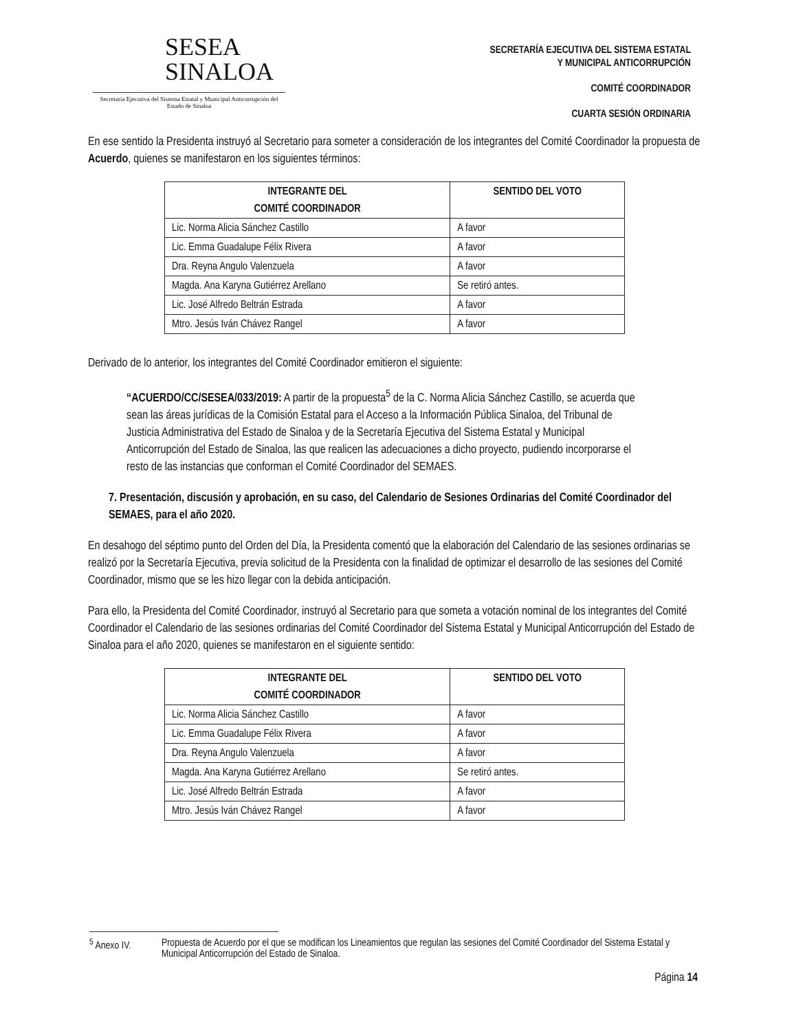SESEA
SINALOA
Secretaría Ejecutiva del Sistema Estatal y Municipal Anticorrupción del Estado de Sinaloa
SECRETARÍA EJECUTIVA DEL SISTEMA ESTATAL
Y MUNICIPAL ANTICORRUPCIÓN
COMITÉ COORDINADOR
CUARTA SESIÓN ORDINARIA
En ese sentido la Presidenta instruyó al Secretario para someter a consideración de los integrantes del Comité Coordinador la propuesta de Acuerdo, quienes se manifestaron en los siguientes términos:
| INTEGRANTE DEL COMITÉ COORDINADOR | SENTIDO DEL VOTO |
| --- | --- |
| Lic. Norma Alicia Sánchez Castillo | A favor |
| Lic. Emma Guadalupe Félix Rivera | A favor |
| Dra. Reyna Angulo Valenzuela | A favor |
| Magda. Ana Karyna Gutiérrez Arellano | Se retiró antes. |
| Lic. José Alfredo Beltrán Estrada | A favor |
| Mtro. Jesús Iván Chávez Rangel | A favor |
Derivado de lo anterior, los integrantes del Comité Coordinador emitieron el siguiente:
“ACUERDO/CC/SESEA/033/2019: A partir de la propuesta<sup>5</sup> de la C. Norma Alicia Sánchez Castillo, se acuerda que sean las áreas jurídicas de la Comisión Estatal para el Acceso a la Información Pública Sinaloa, del Tribunal de Justicia Administrativa del Estado de Sinaloa y de la Secretaría Ejecutiva del Sistema Estatal y Municipal Anticorrupción del Estado de Sinaloa, las que realicen las adecuaciones a dicho proyecto, pudiendo incorporarse el resto de las instancias que conforman el Comité Coordinador del SEMAES.
7. Presentación, discusión y aprobación, en su caso, del Calendario de Sesiones Ordinarias del Comité Coordinador del SEMAES, para el año 2020.
En desahogo del séptimo punto del Orden del Día, la Presidenta comentó que la elaboración del Calendario de las sesiones ordinarias se realizó por la Secretaría Ejecutiva, previa solicitud de la Presidenta con la finalidad de optimizar el desarrollo de las sesiones del Comité Coordinador, mismo que se les hizo llegar con la debida anticipación.
Para ello, la Presidenta del Comité Coordinador, instruyó al Secretario para que someta a votación nominal de los integrantes del Comité Coordinador el Calendario de las sesiones ordinarias del Comité Coordinador del Sistema Estatal y Municipal Anticorrupción del Estado de Sinaloa para el año 2020, quienes se manifestaron en el siguiente sentido:
| INTEGRANTE DEL COMITÉ COORDINADOR | SENTIDO DEL VOTO |
| --- | --- |
| Lic. Norma Alicia Sánchez Castillo | A favor |
| Lic. Emma Guadalupe Félix Rivera | A favor |
| Dra. Reyna Angulo Valenzuela | A favor |
| Magda. Ana Karyna Gutiérrez Arellano | Se retiró antes. |
| Lic. José Alfredo Beltrán Estrada | A favor |
| Mtro. Jesús Iván Chávez Rangel | A favor |
<sup>5</sup> Anexo IV. Propuesta de Acuerdo por el que se modifican los Lineamientos que regulan las sesiones del Comité Coordinador del Sistema Estatal y Municipal Anticorrupción del Estado de Sinaloa.
Página 14